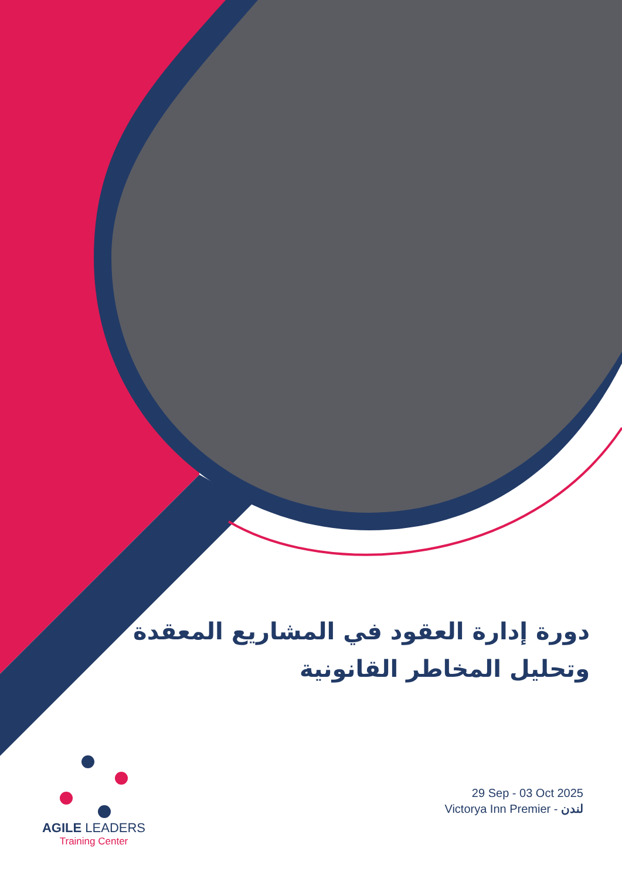دورة إدارة العقود في المشاريع المعقدة وتحليل المخاطر القانونية
AGILE LEADERS
Training Center
29 Sep - 03 Oct 2025
Victorya Inn Premier - لندن